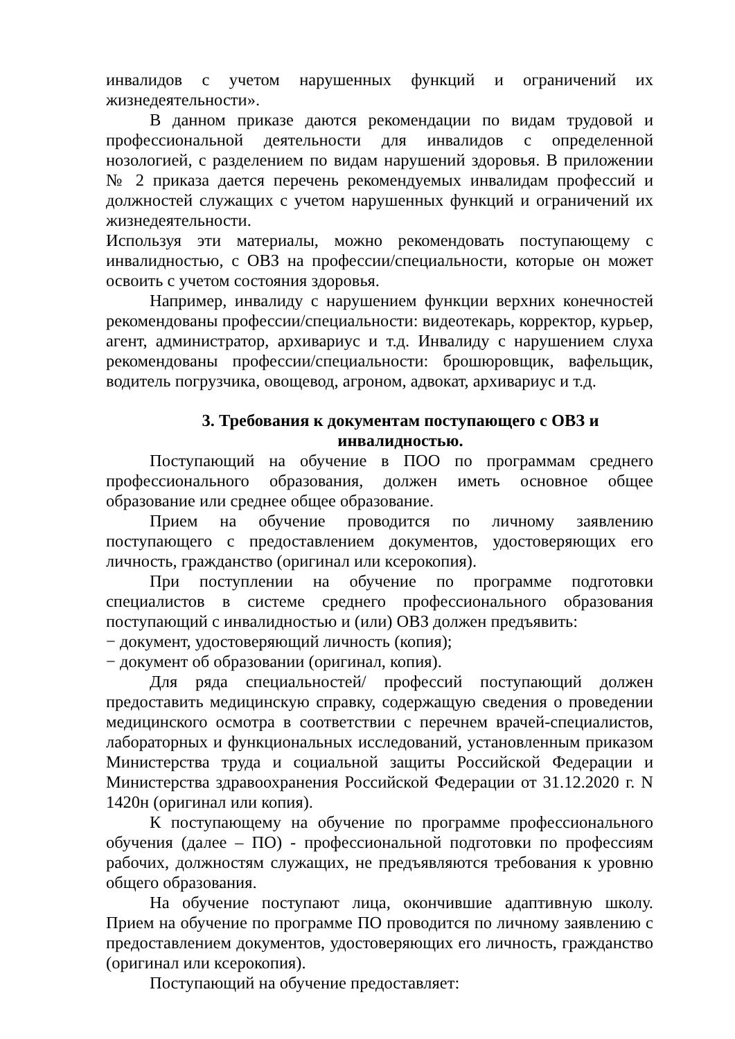инвалидов с учетом нарушенных функций и ограничений их жизнедеятельности».
В данном приказе даются рекомендации по видам трудовой и профессиональной деятельности для инвалидов с определенной нозологией, с разделением по видам нарушений здоровья. В приложении № 2 приказа дается перечень рекомендуемых инвалидам профессий и должностей служащих с учетом нарушенных функций и ограничений их жизнедеятельности.
Используя эти материалы, можно рекомендовать поступающему с инвалидностью, с ОВЗ на профессии/специальности, которые он может освоить с учетом состояния здоровья.
Например, инвалиду с нарушением функции верхних конечностей рекомендованы профессии/специальности: видеотекарь, корректор, курьер, агент, администратор, архивариус и т.д. Инвалиду с нарушением слуха рекомендованы профессии/специальности: брошюровщик, вафельщик, водитель погрузчика, овощевод, агроном, адвокат, архивариус и т.д.
3. Требования к документам поступающего с ОВЗ и инвалидностью.
Поступающий на обучение в ПОО по программам среднего профессионального образования, должен иметь основное общее образование или среднее общее образование.
Прием на обучение проводится по личному заявлению поступающего с предоставлением документов, удостоверяющих его личность, гражданство (оригинал или ксерокопия).
При поступлении на обучение по программе подготовки специалистов в системе среднего профессионального образования поступающий с инвалидностью и (или) ОВЗ должен предъявить:
− документ, удостоверяющий личность (копия);
− документ об образовании (оригинал, копия).
Для ряда специальностей/ профессий поступающий должен предоставить медицинскую справку, содержащую сведения о проведении медицинского осмотра в соответствии с перечнем врачей-специалистов, лабораторных и функциональных исследований, установленным приказом Министерства труда и социальной защиты Российской Федерации и Министерства здравоохранения Российской Федерации от 31.12.2020 г. N 1420н (оригинал или копия).
К поступающему на обучение по программе профессионального обучения (далее – ПО) - профессиональной подготовки по профессиям рабочих, должностям служащих, не предъявляются требования к уровню общего образования.
На обучение поступают лица, окончившие адаптивную школу. Прием на обучение по программе ПО проводится по личному заявлению с предоставлением документов, удостоверяющих его личность, гражданство (оригинал или ксерокопия).
Поступающий на обучение предоставляет: